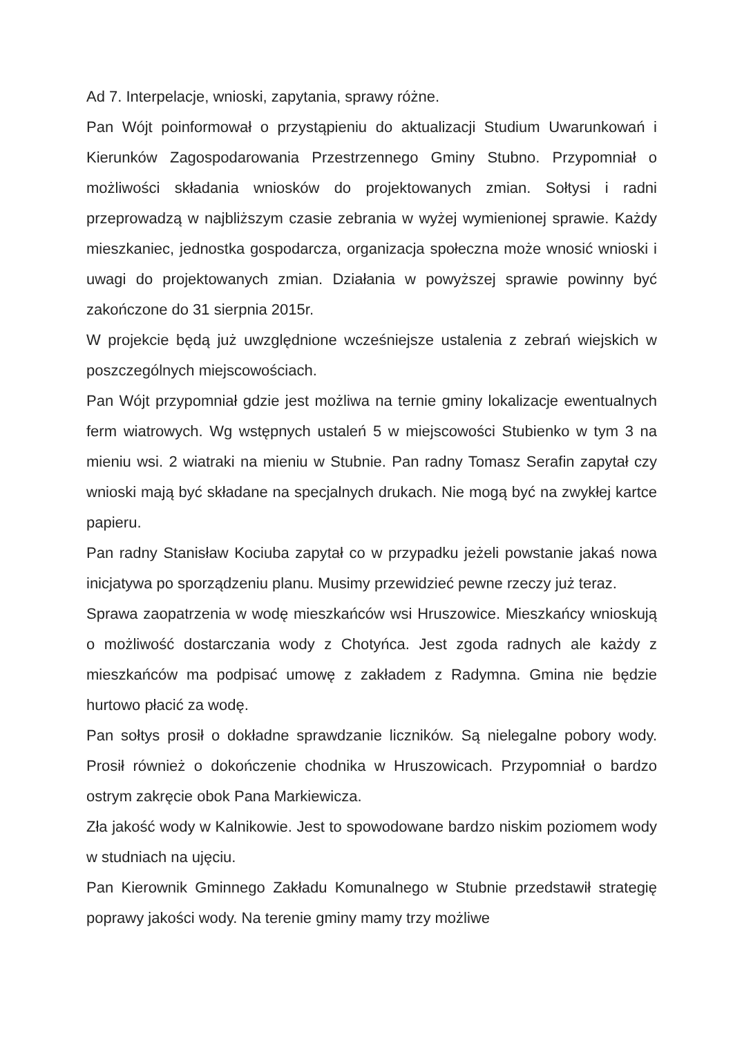Ad 7. Interpelacje, wnioski, zapytania, sprawy różne.
Pan Wójt poinformował o przystąpieniu do aktualizacji Studium Uwarunkowań i Kierunków Zagospodarowania Przestrzennego Gminy Stubno. Przypomniał o możliwości składania wniosków do projektowanych zmian. Sołtysi i radni przeprowadzą w najbliższym czasie zebrania w wyżej wymienionej sprawie. Każdy mieszkaniec, jednostka gospodarcza, organizacja społeczna może wnosić wnioski i uwagi do projektowanych zmian. Działania w powyższej sprawie powinny być zakończone do 31 sierpnia 2015r.
W projekcie będą już uwzględnione wcześniejsze ustalenia z zebrań wiejskich w poszczególnych miejscowościach.
Pan Wójt przypomniał gdzie jest możliwa na ternie gminy lokalizacje ewentualnych ferm wiatrowych. Wg wstępnych ustaleń 5 w miejscowości Stubienko w tym 3 na mieniu wsi. 2 wiatraki na mieniu w Stubnie. Pan radny Tomasz Serafin zapytał czy wnioski mają być składane na specjalnych drukach. Nie mogą być na zwykłej kartce papieru.
Pan radny Stanisław Kociuba zapytał co w przypadku jeżeli powstanie jakaś nowa inicjatywa po sporządzeniu planu. Musimy przewidzieć pewne rzeczy już teraz.
Sprawa zaopatrzenia w wodę mieszkańców wsi Hruszowice. Mieszkańcy wnioskują o możliwość dostarczania wody z Chotyńca. Jest zgoda radnych ale każdy z mieszkańców ma podpisać umowę z zakładem z Radymna. Gmina nie będzie hurtowo płacić za wodę.
Pan sołtys prosił o dokładne sprawdzanie liczników. Są nielegalne pobory wody. Prosił również o dokończenie chodnika w Hruszowicach. Przypomniał o bardzo ostrym zakręcie obok Pana Markiewicza.
Zła jakość wody w Kalnikowie. Jest to spowodowane bardzo niskim poziomem wody w studniach na ujęciu.
Pan Kierownik Gminnego Zakładu Komunalnego w Stubnie przedstawił strategię poprawy jakości wody. Na terenie gminy mamy trzy możliwe